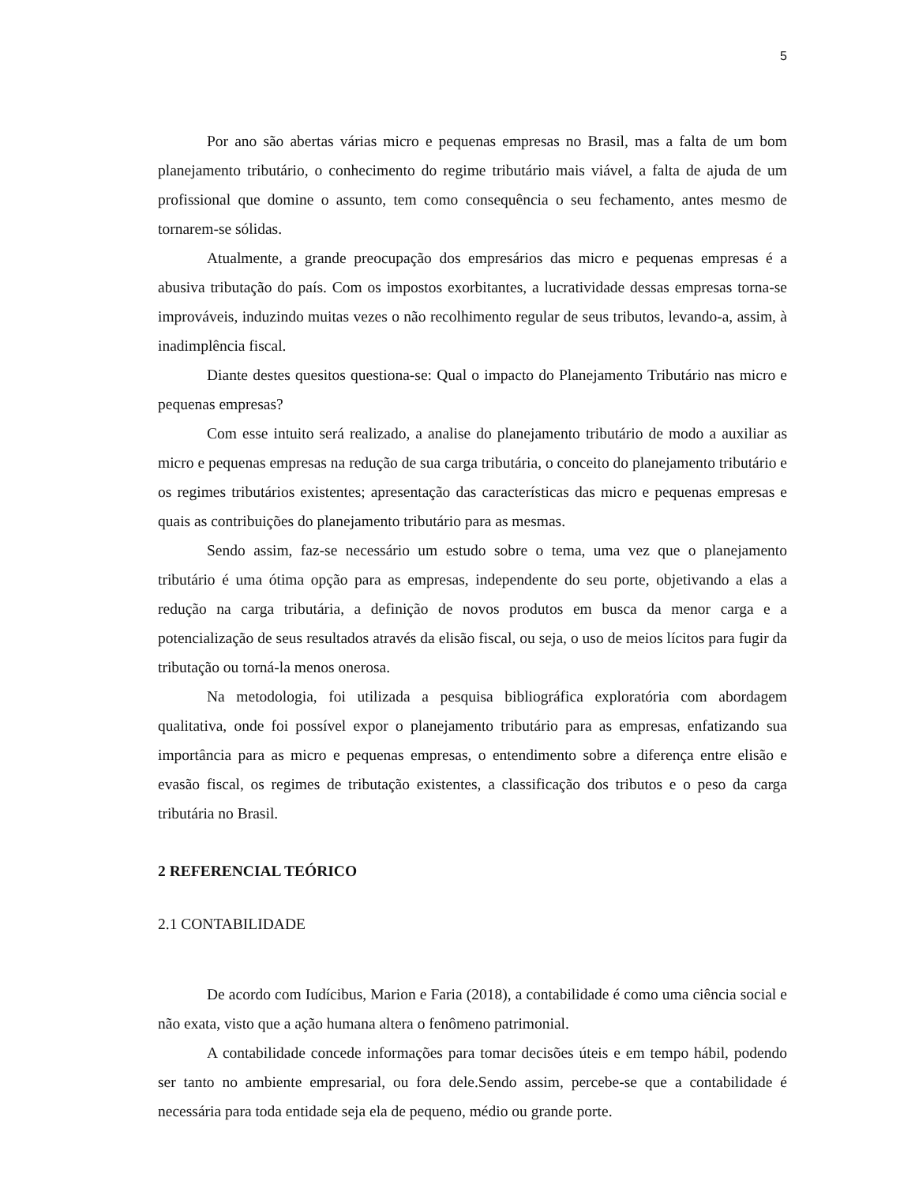5
Por ano são abertas várias micro e pequenas empresas no Brasil, mas a falta de um bom planejamento tributário, o conhecimento do regime tributário mais viável, a falta de ajuda de um profissional que domine o assunto, tem como consequência o seu fechamento, antes mesmo de tornarem-se sólidas.
Atualmente, a grande preocupação dos empresários das micro e pequenas empresas é a abusiva tributação do país. Com os impostos exorbitantes, a lucratividade dessas empresas torna-se improváveis, induzindo muitas vezes o não recolhimento regular de seus tributos, levando-a, assim, à inadimplência fiscal.
Diante destes quesitos questiona-se: Qual o impacto do Planejamento Tributário nas micro e pequenas empresas?
Com esse intuito será realizado, a analise do planejamento tributário de modo a auxiliar as micro e pequenas empresas na redução de sua carga tributária, o conceito do planejamento tributário e os regimes tributários existentes; apresentação das características das micro e pequenas empresas e quais as contribuições do planejamento tributário para as mesmas.
Sendo assim, faz-se necessário um estudo sobre o tema, uma vez que o planejamento tributário é uma ótima opção para as empresas, independente do seu porte, objetivando a elas a redução na carga tributária, a definição de novos produtos em busca da menor carga e a potencialização de seus resultados através da elisão fiscal, ou seja, o uso de meios lícitos para fugir da tributação ou torná-la menos onerosa.
Na metodologia, foi utilizada a pesquisa bibliográfica exploratória com abordagem qualitativa, onde foi possível expor o planejamento tributário para as empresas, enfatizando sua importância para as micro e pequenas empresas, o entendimento sobre a diferença entre elisão e evasão fiscal, os regimes de tributação existentes, a classificação dos tributos e o peso da carga tributária no Brasil.
2 REFERENCIAL TEÓRICO
2.1 CONTABILIDADE
De acordo com Iudícibus, Marion e Faria (2018), a contabilidade é como uma ciência social e não exata, visto que a ação humana altera o fenômeno patrimonial.
A contabilidade concede informações para tomar decisões úteis e em tempo hábil, podendo ser tanto no ambiente empresarial, ou fora dele.Sendo assim, percebe-se que a contabilidade é necessária para toda entidade seja ela de pequeno, médio ou grande porte.